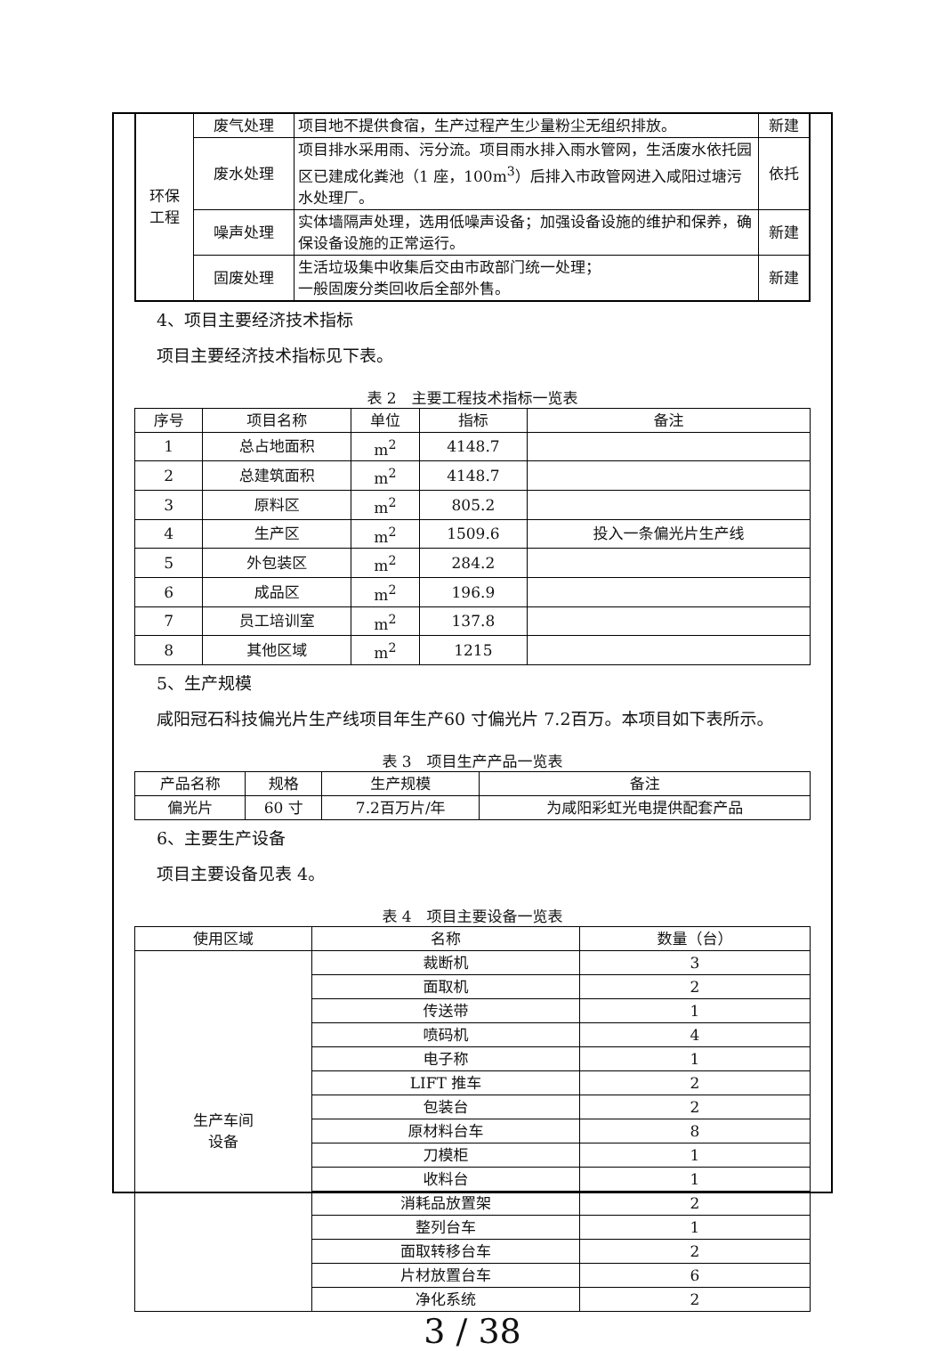| 环保 工程 | 废气处理 | 项目地不提供食宿，生产过程产生少量粉尘无组织排放。 | 新建 |
| | 废水处理 | 项目排水采用雨、污分流。项目雨水排入雨水管网，生活废水依托园区已建成化粪池（1 座，100m<sup>3</sup>）后排入市政管网进入咸阳过塘污水处理厂。 | 依托 |
| | 噪声处理 | 实体墙隔声处理，选用低噪声设备；加强设备设施的维护和保养，确保设备设施的正常运行。 | 新建 |
| | 固废处理 | 生活垃圾集中收集后交由市政部门统一处理； 一般固废分类回收后全部外售。 | 新建 |
4、项目主要经济技术指标
项目主要经济技术指标见下表。
表 2　主要工程技术指标一览表
| 序号 | 项目名称 | 单位 | 指标 | 备注 |
| --- | --- | --- | --- | --- |
| 1 | 总占地面积 | m<sup>2</sup> | 4148.7 | |
| 2 | 总建筑面积 | m<sup>2</sup> | 4148.7 | |
| 3 | 原料区 | m<sup>2</sup> | 805.2 | |
| 4 | 生产区 | m<sup>2</sup> | 1509.6 | 投入一条偏光片生产线 |
| 5 | 外包装区 | m<sup>2</sup> | 284.2 | |
| 6 | 成品区 | m<sup>2</sup> | 196.9 | |
| 7 | 员工培训室 | m<sup>2</sup> | 137.8 | |
| 8 | 其他区域 | m<sup>2</sup> | 1215 | |
5、生产规模
咸阳冠石科技偏光片生产线项目年生产60 寸偏光片 7.2百万。本项目如下表所示。
表 3　项目生产产品一览表
| 产品名称 | 规格 | 生产规模 | 备注 |
| --- | --- | --- | --- |
| 偏光片 | 60 寸 | 7.2百万片/年 | 为咸阳彩虹光电提供配套产品 |
6、主要生产设备
项目主要设备见表 4。
表 4　项目主要设备一览表
| 使用区域 | 名称 | 数量（台） |
| --- | --- | --- |
| 生产车间 设备 | 裁断机 | 3 |
| | 面取机 | 2 |
| | 传送带 | 1 |
| | 喷码机 | 4 |
| | 电子称 | 1 |
| | LIFT 推车 | 2 |
| | 包装台 | 2 |
| | 原材料台车 | 8 |
| | 刀模柜 | 1 |
| | 收料台 | 1 |
| | 消耗品放置架 | 2 |
| | 整列台车 | 1 |
| | 面取转移台车 | 2 |
| | 片材放置台车 | 6 |
| | 净化系统 | 2 |
3 / 38